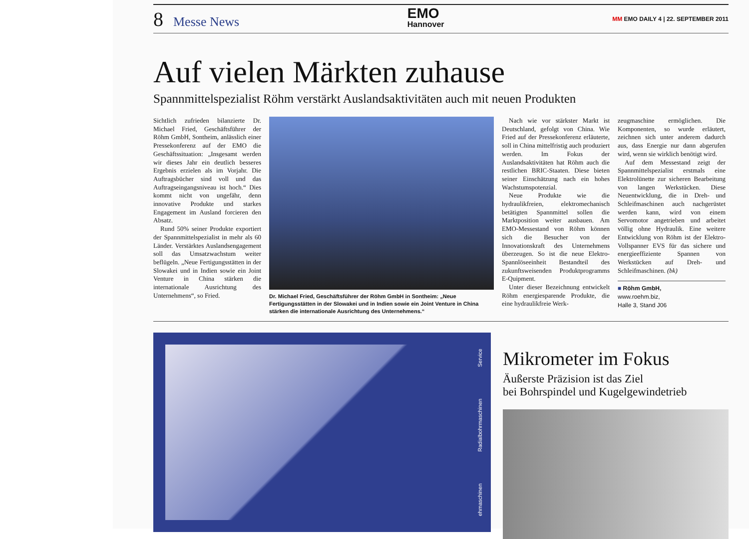8 Messe News
EMO
Hannover
MM EMO DAILY 4 | 22. SEPTEMBER 2011
Auf vielen Märkten zuhause
Spannmittelspezialist Röhm verstärkt Auslandsaktivitäten auch mit neuen Produkten
Sichtlich zufrieden bilanzierte Dr. Michael Fried, Geschäftsführer der Röhm GmbH, Sontheim, anlässlich einer Pressekonferenz auf der EMO die Geschäftssituation: „Insgesamt werden wir dieses Jahr ein deutlich besseres Ergebnis erzielen als im Vorjahr. Die Auftragsbücher sind voll und das Auftragseingangsniveau ist hoch.“ Dies kommt nicht von ungefähr, denn innovative Produkte und starkes Engagement im Ausland forcieren den Absatz.
Rund 50% seiner Produkte exportiert der Spannmittelspezialist in mehr als 60 Länder. Verstärktes Auslandsengagement soll das Umsatzwachstum weiter beflügeln. „Neue Fertigungsstätten in der Slowakei und in Indien sowie ein Joint Venture in China stärken die internationale Ausrichtung des Unternehmens“, so Fried.
Dr. Michael Fried, Geschäftsführer der Röhm GmbH in Sontheim: „Neue Fertigungsstätten in der Slowakei und in Indien sowie ein Joint Venture in China stärken die internationale Ausrichtung des Unternehmens.“
Nach wie vor stärkster Markt ist Deutschland, gefolgt von China. Wie Fried auf der Pressekonferenz erläuterte, soll in China mittelfristig auch produziert werden. Im Fokus der Auslandsaktivitäten hat Röhm auch die restlichen BRIC-Staaten. Diese bieten seiner Einschätzung nach ein hohes Wachstumspotenzial.
Neue Produkte wie die hydraulikfreien, elektromechanisch betätigten Spannmittel sollen die Marktposition weiter ausbauen. Am EMO-Messestand von Röhm können sich die Besucher von der Innovationskraft des Unternehmens überzeugen. So ist die neue Elektro-Spannlöseeinheit Bestandteil des zukunftsweisenden Produktprogramms E-Quipment.
Unter dieser Bezeichnung entwickelt Röhm energiesparende Produkte, die eine hydraulikfreie Werk-
zeugmaschine ermöglichen. Die Komponenten, so wurde erläutert, zeichnen sich unter anderem dadurch aus, dass Energie nur dann abgerufen wird, wenn sie wirklich benötigt wird.
Auf dem Messestand zeigt der Spannmittelspezialist erstmals eine Elektrolünette zur sicheren Bearbeitung von langen Werkstücken. Diese Neuentwicklung, die in Dreh- und Schleifmaschinen auch nachgerüstet werden kann, wird von einem Servomotor angetrieben und arbeitet völlig ohne Hydraulik. Eine weitere Entwicklung von Röhm ist der Elektro-Vollspanner EVS für das sichere und energieeffiziente Spannen von Werkstücken auf Dreh- und Schleifmaschinen. (bk)
■ Röhm GmbH,
www.roehm.biz,
Halle 3, Stand J06
ehmaschinen Radialbohrmaschinen Service
Mikrometer im Fokus
Äußerste Präzision ist das Ziel
bei Bohrspindel und Kugelgewindetrieb